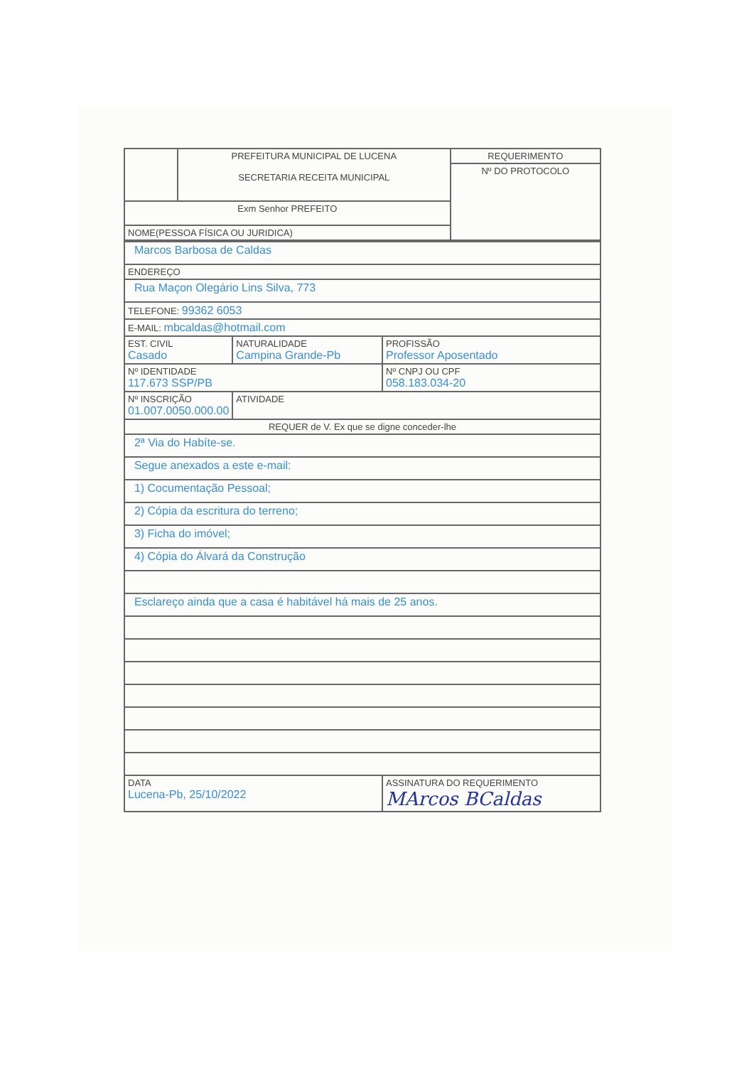| | PREFEITURA MUNICIPAL DE LUCENA SECRETARIA RECEITA MUNICIPAL | REQUERIMENTO |
| | | Nº DO PROTOCOLO |
| Exm Senhor PREFEITO | | |
| NOME(PESSOA FÍSICA OU JURIDICA) | | |
| Marcos Barbosa de Caldas | | | |
| ENDEREÇO | | | |
| Rua Maçon Olegário Lins Silva, 773 | | | |
| TELEFONE: 99362 6053 | | | |
| E-MAIL: mbcaldas@hotmail.com | | | |
| EST. CIVIL Casado | NATURALIDADE Campina Grande-Pb | | PROFISSÃO Professor Aposentado |
| Nº IDENTIDADE 117.673 SSP/PB | | Nº CNPJ OU CPF 058.183.034-20 | |
| Nº INSCRIÇÃO 01.007.0050.000.00 | ATIVIDADE | | |
| REQUER de V. Ex que se digne conceder-lhe | | | |
| 2ª Via do Habíte-se. | | | |
| Segue anexados a este e-mail: | | | |
| 1) Cocumentação Pessoal; | | | |
| 2) Cópia da escritura do terreno; | | | |
| 3) Ficha do imóvel; | | | |
| 4) Cópia do Álvará da Construção | | | |
| Esclareço ainda que a casa é habitável há mais de 25 anos. | | | |
| DATA Lucena-Pb, 25/10/2022 | | ASSINATURA DO REQUERIMENTO MArcos BCaldas | |